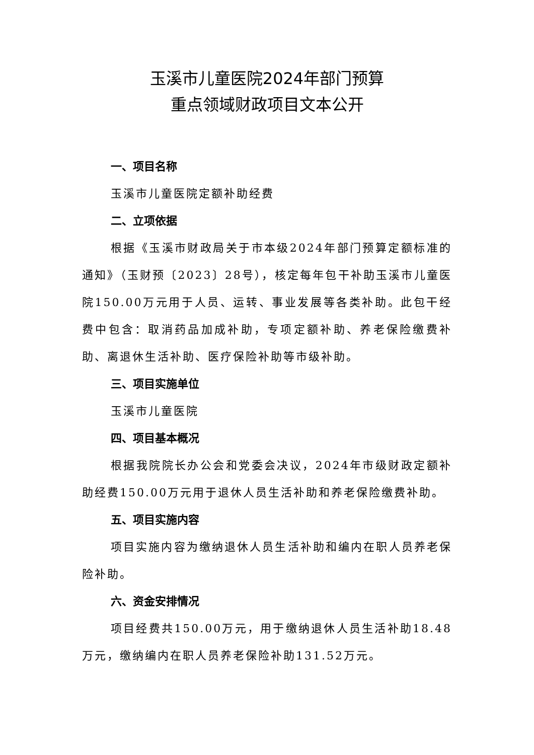玉溪市儿童医院2024年部门预算
重点领域财政项目文本公开
一、项目名称
玉溪市儿童医院定额补助经费
二、立项依据
根据《玉溪市财政局关于市本级2024年部门预算定额标准的通知》（玉财预〔2023〕28号），核定每年包干补助玉溪市儿童医院150.00万元用于人员、运转、事业发展等各类补助。此包干经费中包含：取消药品加成补助，专项定额补助、养老保险缴费补助、离退休生活补助、医疗保险补助等市级补助。
三、项目实施单位
玉溪市儿童医院
四、项目基本概况
根据我院院长办公会和党委会决议，2024年市级财政定额补助经费150.00万元用于退休人员生活补助和养老保险缴费补助。
五、项目实施内容
项目实施内容为缴纳退休人员生活补助和编内在职人员养老保险补助。
六、资金安排情况
项目经费共150.00万元，用于缴纳退休人员生活补助18.48万元，缴纳编内在职人员养老保险补助131.52万元。